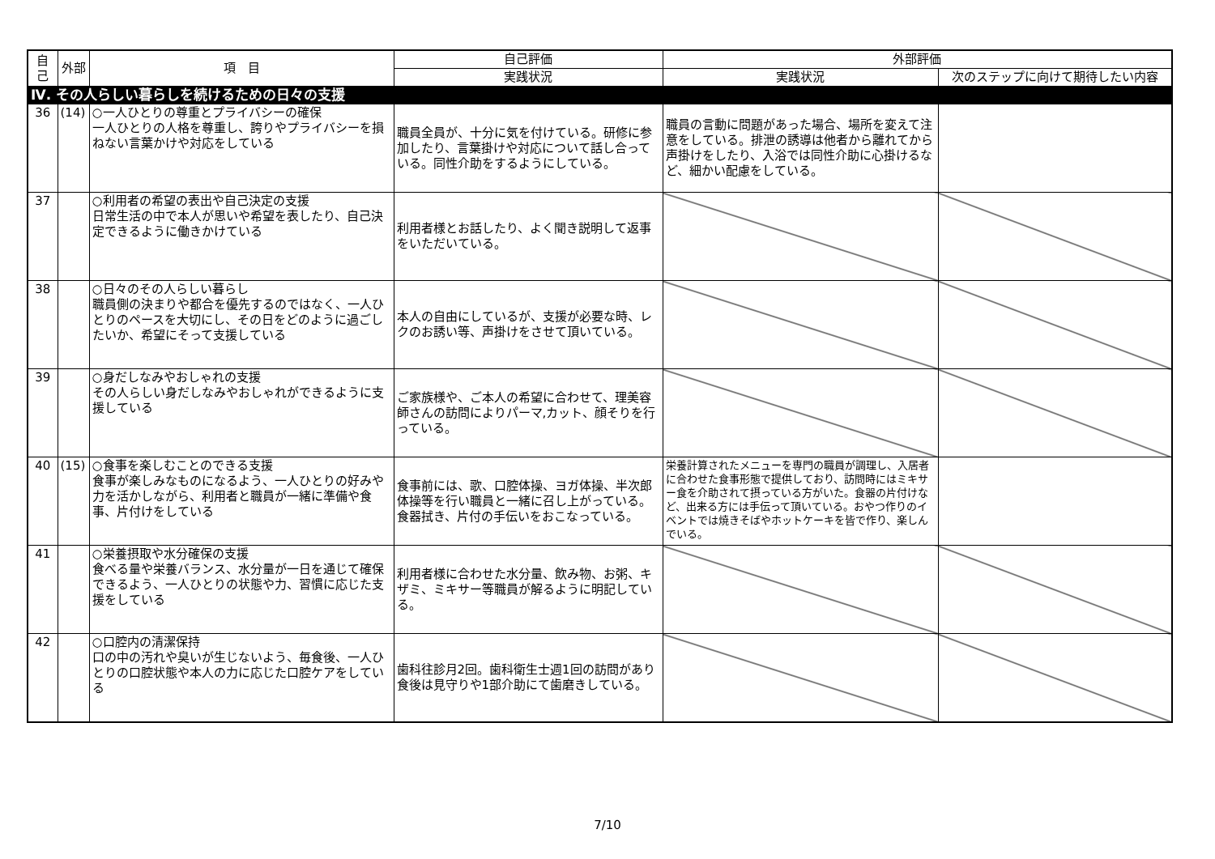| 自己 | 外部 | 項 目 | 自己評価 | 外部評価 | |
| --- | --- | --- | --- | --- | --- |
| | | | 実践状況 | 実践状況 | 次のステップに向けて期待したい内容 |
| Ⅳ. その人らしい暮らしを続けるための日々の支援 | | | | | |
| 36 | (14) | ○一人ひとりの尊重とプライバシーの確保 一人ひとりの人格を尊重し、誇りやプライバシーを損ねない言葉かけや対応をしている | 職員全員が、十分に気を付けている。研修に参加したり、言葉掛けや対応について話し合っている。同性介助をするようにしている。 | 職員の言動に問題があった場合、場所を変えて注意をしている。排泄の誘導は他者から離れてから声掛けをしたり、入浴では同性介助に心掛けるなど、細かい配慮をしている。 | |
| 37 | | ○利用者の希望の表出や自己決定の支援 日常生活の中で本人が思いや希望を表したり、自己決定できるように働きかけている | 利用者様とお話したり、よく聞き説明して返事をいただいている。 | | |
| 38 | | ○日々のその人らしい暮らし 職員側の決まりや都合を優先するのではなく、一人ひとりのペースを大切にし、その日をどのように過ごしたいか、希望にそって支援している | 本人の自由にしているが、支援が必要な時、レクのお誘い等、声掛けをさせて頂いている。 | | |
| 39 | | ○身だしなみやおしゃれの支援 その人らしい身だしなみやおしゃれができるように支援している | ご家族様や、ご本人の希望に合わせて、理美容師さんの訪問によりパーマ,カット、顔そりを行っている。 | | |
| 40 | (15) | ○食事を楽しむことのできる支援 食事が楽しみなものになるよう、一人ひとりの好みや力を活かしながら、利用者と職員が一緒に準備や食事、片付けをしている | 食事前には、歌、口腔体操、ヨガ体操、半次郎体操等を行い職員と一緒に召し上がっている。食器拭き、片付の手伝いをおこなっている。 | 栄養計算されたメニューを専門の職員が調理し、入居者に合わせた食事形態で提供しており、訪問時にはミキサー食を介助されて摂っている方がいた。食器の片付けなど、出来る方には手伝って頂いている。おやつ作りのイベントでは焼きそばやホットケーキを皆で作り、楽しんでいる。 | |
| 41 | | ○栄養摂取や水分確保の支援 食べる量や栄養バランス、水分量が一日を通じて確保できるよう、一人ひとりの状態や力、習慣に応じた支援をしている | 利用者様に合わせた水分量、飲み物、お粥、キザミ、ミキサー等職員が解るように明記している。 | | |
| 42 | | ○口腔内の清潔保持 口の中の汚れや臭いが生じないよう、毎食後、一人ひとりの口腔状態や本人の力に応じた口腔ケアをしている | 歯科往診月2回。歯科衛生士週1回の訪問があり食後は見守りや1部介助にて歯磨きしている。 | | |
7/10